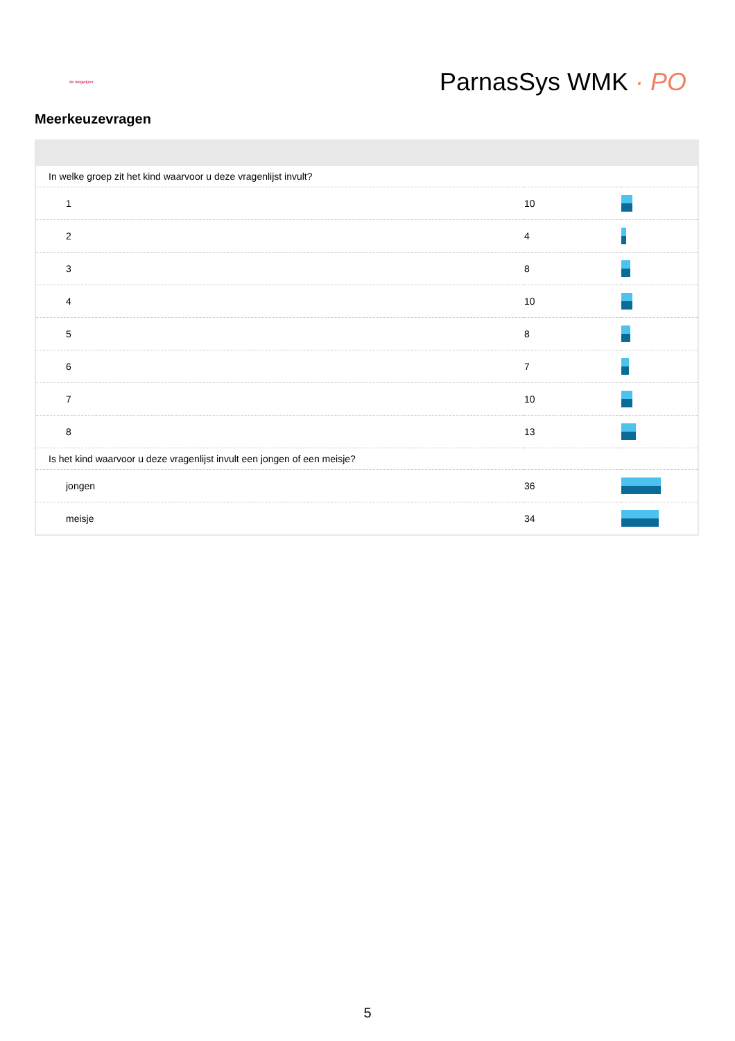de wegwijzer
ParnasSys WMK · PO
Meerkeuzevragen
| In welke groep zit het kind waarvoor u deze vragenlijst invult? | | |
| 1 | 10 | |
| 2 | 4 | |
| 3 | 8 | |
| 4 | 10 | |
| 5 | 8 | |
| 6 | 7 | |
| 7 | 10 | |
| 8 | 13 | |
| Is het kind waarvoor u deze vragenlijst invult een jongen of een meisje? | | |
| jongen | 36 | |
| meisje | 34 | |
5